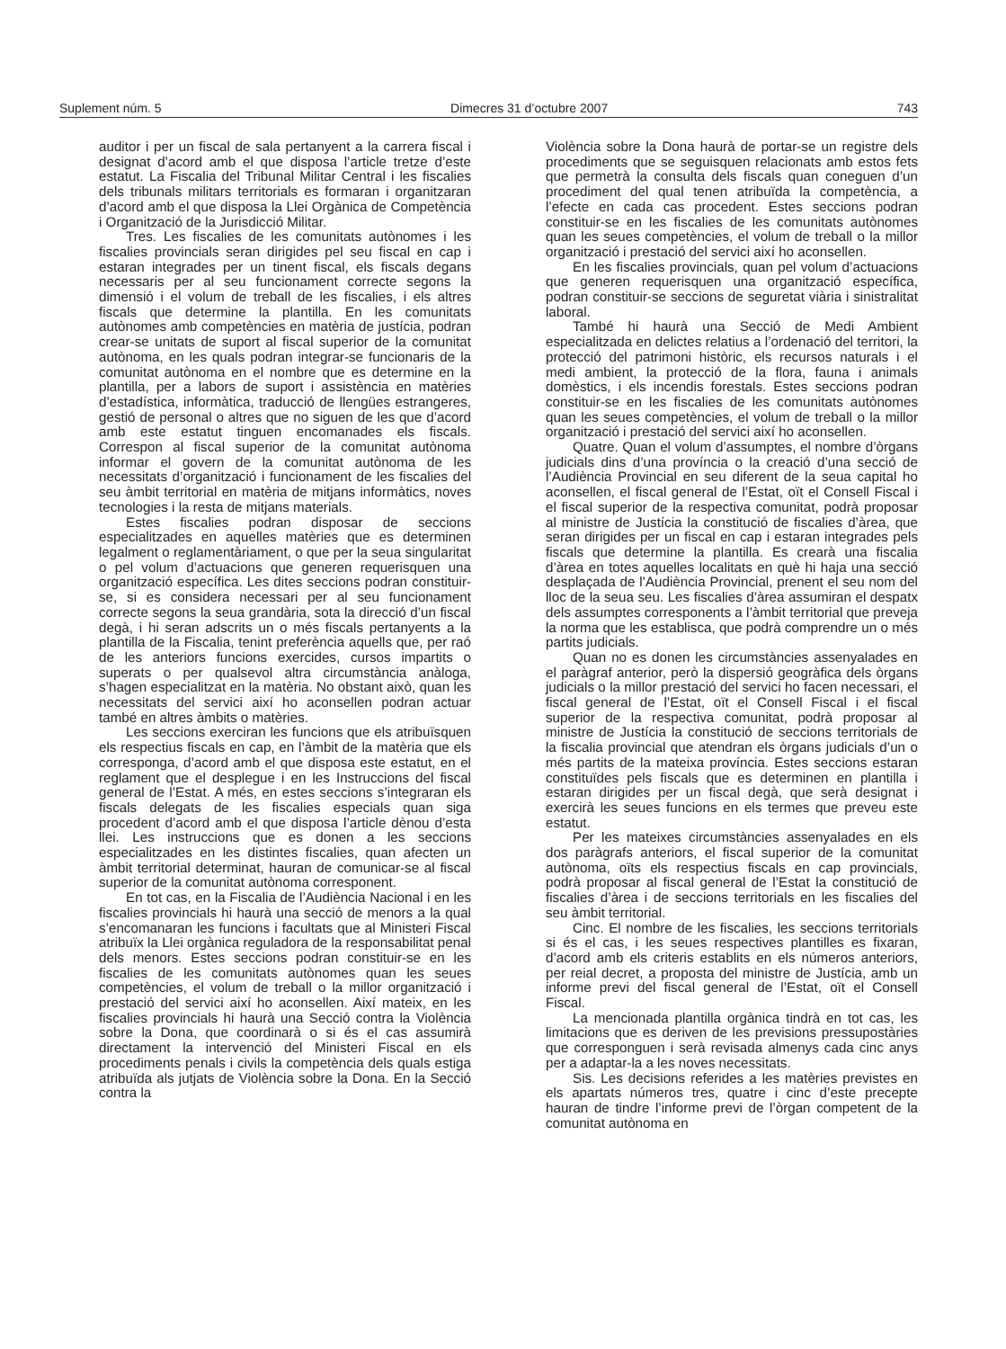Suplement núm. 5 Dimecres 31 d’octubre 2007 743
auditor i per un fiscal de sala pertanyent a la carrera fiscal i designat d’acord amb el que disposa l’article tretze d’este estatut. La Fiscalia del Tribunal Militar Central i les fiscalies dels tribunals militars territorials es formaran i organitzaran d’acord amb el que disposa la Llei Orgànica de Competència i Organització de la Jurisdicció Militar.
Tres. Les fiscalies de les comunitats autònomes i les fiscalies provincials seran dirigides pel seu fiscal en cap i estaran integrades per un tinent fiscal, els fiscals degans necessaris per al seu funcionament correcte segons la dimensió i el volum de treball de les fiscalies, i els altres fiscals que determine la plantilla. En les comunitats autònomes amb competències en matèria de justícia, podran crear-se unitats de suport al fiscal superior de la comunitat autònoma, en les quals podran integrar-se funcionaris de la comunitat autònoma en el nombre que es determine en la plantilla, per a labors de suport i assistència en matèries d’estadística, informàtica, traducció de llengües estrangeres, gestió de personal o altres que no siguen de les que d’acord amb este estatut tinguen encomanades els fiscals. Correspon al fiscal superior de la comunitat autònoma informar el govern de la comunitat autònoma de les necessitats d’organització i funcionament de les fiscalies del seu àmbit territorial en matèria de mitjans informàtics, noves tecnologies i la resta de mitjans materials.
Estes fiscalies podran disposar de seccions especialitzades en aquelles matèries que es determinen legalment o reglamentàriament, o que per la seua singularitat o pel volum d’actuacions que generen requerisquen una organització específica. Les dites seccions podran constituir-se, si es considera necessari per al seu funcionament correcte segons la seua grandària, sota la direcció d’un fiscal degà, i hi seran adscrits un o més fiscals pertanyents a la plantilla de la Fiscalia, tenint preferència aquells que, per raó de les anteriors funcions exercides, cursos impartits o superats o per qualsevol altra circumstància anàloga, s’hagen especialitzat en la matèria. No obstant això, quan les necessitats del servici així ho aconsellen podran actuar també en altres àmbits o matèries.
Les seccions exerciran les funcions que els atribuïsquen els respectius fiscals en cap, en l’àmbit de la matèria que els corresponga, d’acord amb el que disposa este estatut, en el reglament que el desplegue i en les Instruccions del fiscal general de l’Estat. A més, en estes seccions s’integraran els fiscals delegats de les fiscalies especials quan siga procedent d’acord amb el que disposa l’article dènou d’esta llei. Les instruccions que es donen a les seccions especialitzades en les distintes fiscalies, quan afecten un àmbit territorial determinat, hauran de comunicar-se al fiscal superior de la comunitat autònoma corresponent.
En tot cas, en la Fiscalia de l’Audiència Nacional i en les fiscalies provincials hi haurà una secció de menors a la qual s’encomanaran les funcions i facultats que al Ministeri Fiscal atribuïx la Llei orgànica reguladora de la responsabilitat penal dels menors. Estes seccions podran constituir-se en les fiscalies de les comunitats autònomes quan les seues competències, el volum de treball o la millor organització i prestació del servici així ho aconsellen. Així mateix, en les fiscalies provincials hi haurà una Secció contra la Violència sobre la Dona, que coordinarà o si és el cas assumirà directament la intervenció del Ministeri Fiscal en els procediments penals i civils la competència dels quals estiga atribuïda als jutjats de Violència sobre la Dona. En la Secció contra la
Violència sobre la Dona haurà de portar-se un registre dels procediments que se seguisquen relacionats amb estos fets que permetrà la consulta dels fiscals quan coneguen d’un procediment del qual tenen atribuïda la competència, a l’efecte en cada cas procedent. Estes seccions podran constituir-se en les fiscalies de les comunitats autònomes quan les seues competències, el volum de treball o la millor organització i prestació del servici així ho aconsellen.
En les fiscalies provincials, quan pel volum d’actuacions que generen requerisquen una organització específica, podran constituir-se seccions de seguretat viària i sinistralitat laboral.
També hi haurà una Secció de Medi Ambient especialitzada en delictes relatius a l’ordenació del territori, la protecció del patrimoni històric, els recursos naturals i el medi ambient, la protecció de la flora, fauna i animals domèstics, i els incendis forestals. Estes seccions podran constituir-se en les fiscalies de les comunitats autònomes quan les seues competències, el volum de treball o la millor organització i prestació del servici així ho aconsellen.
Quatre. Quan el volum d’assumptes, el nombre d’òrgans judicials dins d’una província o la creació d’una secció de l’Audiència Provincial en seu diferent de la seua capital ho aconsellen, el fiscal general de l’Estat, oït el Consell Fiscal i el fiscal superior de la respectiva comunitat, podrà proposar al ministre de Justícia la constitució de fiscalies d’àrea, que seran dirigides per un fiscal en cap i estaran integrades pels fiscals que determine la plantilla. Es crearà una fiscalia d’àrea en totes aquelles localitats en què hi haja una secció desplaçada de l’Audiència Provincial, prenent el seu nom del lloc de la seua seu. Les fiscalies d’àrea assumiran el despatx dels assumptes corresponents a l’àmbit territorial que preveja la norma que les establisca, que podrà comprendre un o més partits judicials.
Quan no es donen les circumstàncies assenyalades en el paràgraf anterior, però la dispersió geogràfica dels òrgans judicials o la millor prestació del servici ho facen necessari, el fiscal general de l’Estat, oït el Consell Fiscal i el fiscal superior de la respectiva comunitat, podrà proposar al ministre de Justícia la constitució de seccions territorials de la fiscalia provincial que atendran els òrgans judicials d’un o més partits de la mateixa província. Estes seccions estaran constituïdes pels fiscals que es determinen en plantilla i estaran dirigides per un fiscal degà, que serà designat i exercirà les seues funcions en els termes que preveu este estatut.
Per les mateixes circumstàncies assenyalades en els dos paràgrafs anteriors, el fiscal superior de la comunitat autònoma, oïts els respectius fiscals en cap provincials, podrà proposar al fiscal general de l’Estat la constitució de fiscalies d’àrea i de seccions territorials en les fiscalies del seu àmbit territorial.
Cinc. El nombre de les fiscalies, les seccions territorials si és el cas, i les seues respectives plantilles es fixaran, d’acord amb els criteris establits en els números anteriors, per reial decret, a proposta del ministre de Justícia, amb un informe previ del fiscal general de l’Estat, oït el Consell Fiscal.
La mencionada plantilla orgànica tindrà en tot cas, les limitacions que es deriven de les previsions pressupostàries que corresponguen i serà revisada almenys cada cinc anys per a adaptar-la a les noves necessitats.
Sis. Les decisions referides a les matèries previstes en els apartats números tres, quatre i cinc d’este precepte hauran de tindre l’informe previ de l’òrgan competent de la comunitat autònoma en